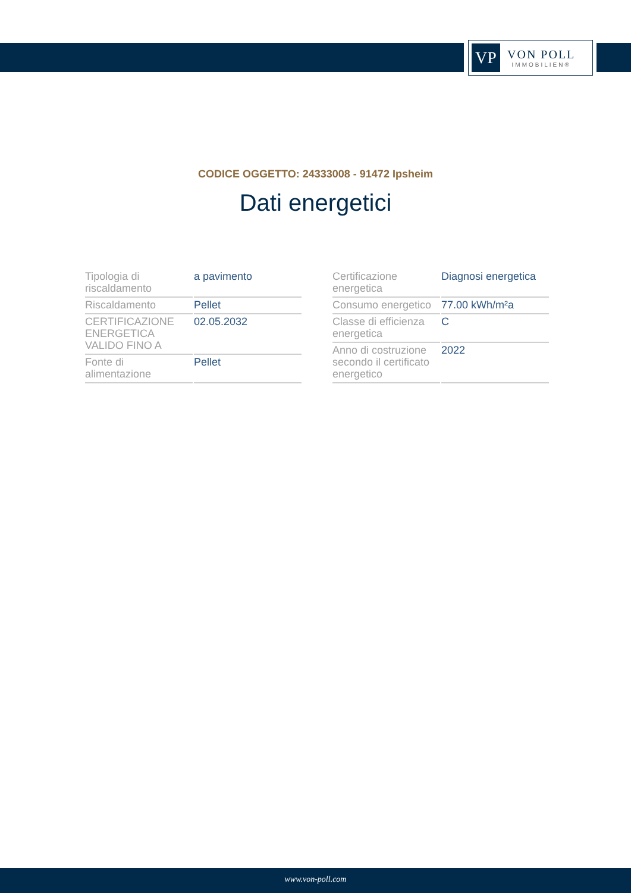VP
VON POLL
IMMOBILIEN®
CODICE OGGETTO: 24333008 - 91472 Ipsheim
Dati energetici
| Tipologia di riscaldamento | a pavimento |
| Riscaldamento | Pellet |
| CERTIFICAZIONE ENERGETICA VALIDO FINO A | 02.05.2032 |
| Fonte di alimentazione | Pellet |
| Certificazione energetica | Diagnosi energetica |
| Consumo energetico | 77.00 kWh/m²a |
| Classe di efficienza energetica | C |
| Anno di costruzione secondo il certificato energetico | 2022 |
www.von-poll.com